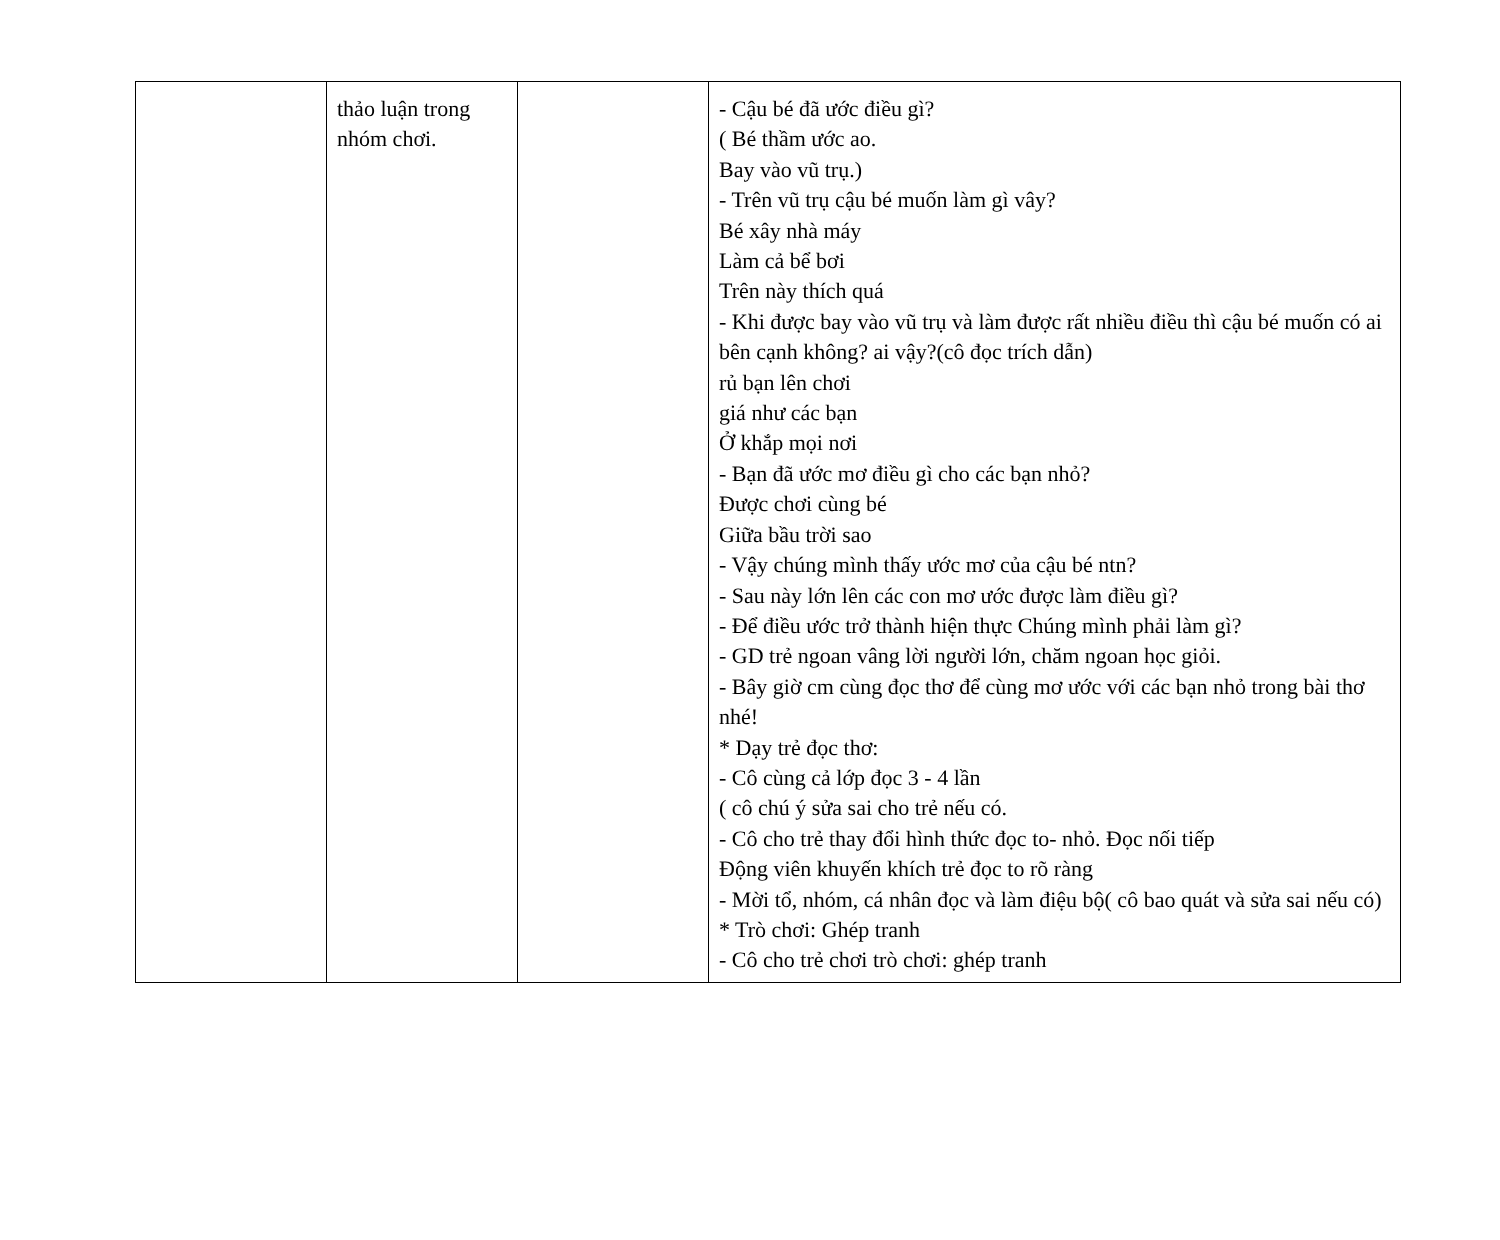| | thảo luận trong nhóm chơi. | | - Cậu bé đã ước điều gì? ( Bé thầm ước ao. Bay vào vũ trụ.) - Trên vũ trụ cậu bé muốn làm gì vây? Bé xây nhà máy Làm cả bể bơi Trên này thích quá - Khi được bay vào vũ trụ và làm được rất nhiều điều thì cậu bé muốn có ai bên cạnh không? ai vậy?(cô đọc trích dẫn) rủ bạn lên chơi giá như các bạn Ở khắp mọi nơi - Bạn đã ước mơ điều gì cho các bạn nhỏ? Được chơi cùng bé Giữa bầu trời sao - Vậy chúng mình thấy ước mơ của cậu bé ntn? - Sau này lớn lên các con mơ ước được làm điều gì? - Để điều ước trở thành hiện thực Chúng mình phải làm gì? - GD trẻ ngoan vâng lời người lớn, chăm ngoan học giỏi. - Bây giờ cm cùng đọc thơ để cùng mơ ước với các bạn nhỏ trong bài thơ nhé! * Dạy trẻ đọc thơ: - Cô cùng cả lớp đọc 3 - 4 lần ( cô chú ý sửa sai cho trẻ nếu có. - Cô cho trẻ thay đổi hình thức đọc to- nhỏ. Đọc nối tiếp Động viên khuyến khích trẻ đọc to rõ ràng - Mời tổ, nhóm, cá nhân đọc và làm điệu bộ( cô bao quát và sửa sai nếu có) * Trò chơi: Ghép tranh - Cô cho trẻ chơi trò chơi: ghép tranh |